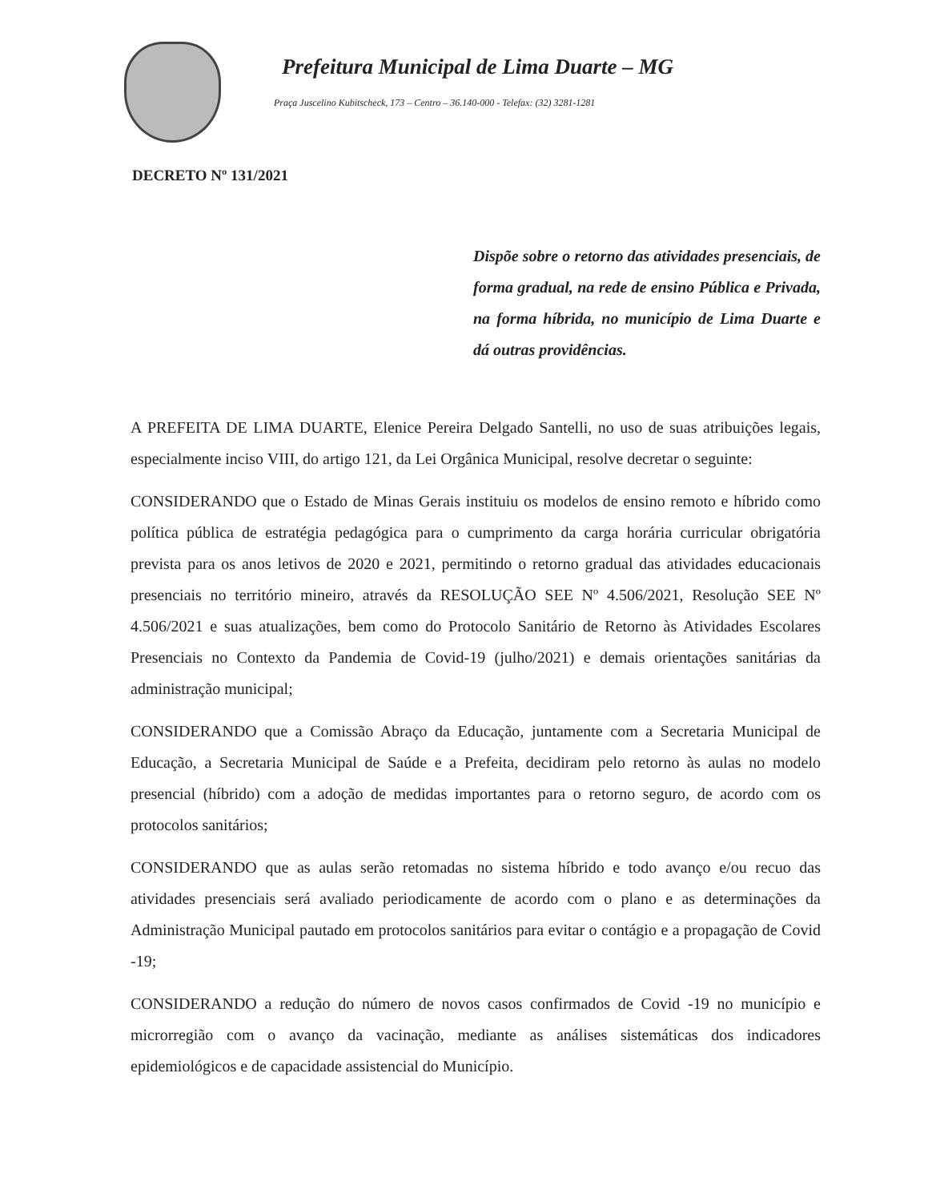Prefeitura Municipal de Lima Duarte – MG
Praça Juscelino Kubitscheck, 173 – Centro – 36.140-000 - Telefax: (32) 3281-1281
DECRETO Nº 131/2021
Dispõe sobre o retorno das atividades presenciais, de forma gradual, na rede de ensino Pública e Privada, na forma híbrida, no município de Lima Duarte e dá outras providências.
A PREFEITA DE LIMA DUARTE, Elenice Pereira Delgado Santelli, no uso de suas atribuições legais, especialmente inciso VIII, do artigo 121, da Lei Orgânica Municipal, resolve decretar o seguinte:
CONSIDERANDO que o Estado de Minas Gerais instituiu os modelos de ensino remoto e híbrido como política pública de estratégia pedagógica para o cumprimento da carga horária curricular obrigatória prevista para os anos letivos de 2020 e 2021, permitindo o retorno gradual das atividades educacionais presenciais no território mineiro, através da RESOLUÇÃO SEE Nº 4.506/2021, Resolução SEE Nº 4.506/2021 e suas atualizações, bem como do Protocolo Sanitário de Retorno às Atividades Escolares Presenciais no Contexto da Pandemia de Covid-19 (julho/2021) e demais orientações sanitárias da administração municipal;
CONSIDERANDO que a Comissão Abraço da Educação, juntamente com a Secretaria Municipal de Educação, a Secretaria Municipal de Saúde e a Prefeita, decidiram pelo retorno às aulas no modelo presencial (híbrido) com a adoção de medidas importantes para o retorno seguro, de acordo com os protocolos sanitários;
CONSIDERANDO que as aulas serão retomadas no sistema híbrido e todo avanço e/ou recuo das atividades presenciais será avaliado periodicamente de acordo com o plano e as determinações da Administração Municipal pautado em protocolos sanitários para evitar o contágio e a propagação de Covid -19;
CONSIDERANDO a redução do número de novos casos confirmados de Covid -19 no município e microrregião com o avanço da vacinação, mediante as análises sistemáticas dos indicadores epidemiológicos e de capacidade assistencial do Município.